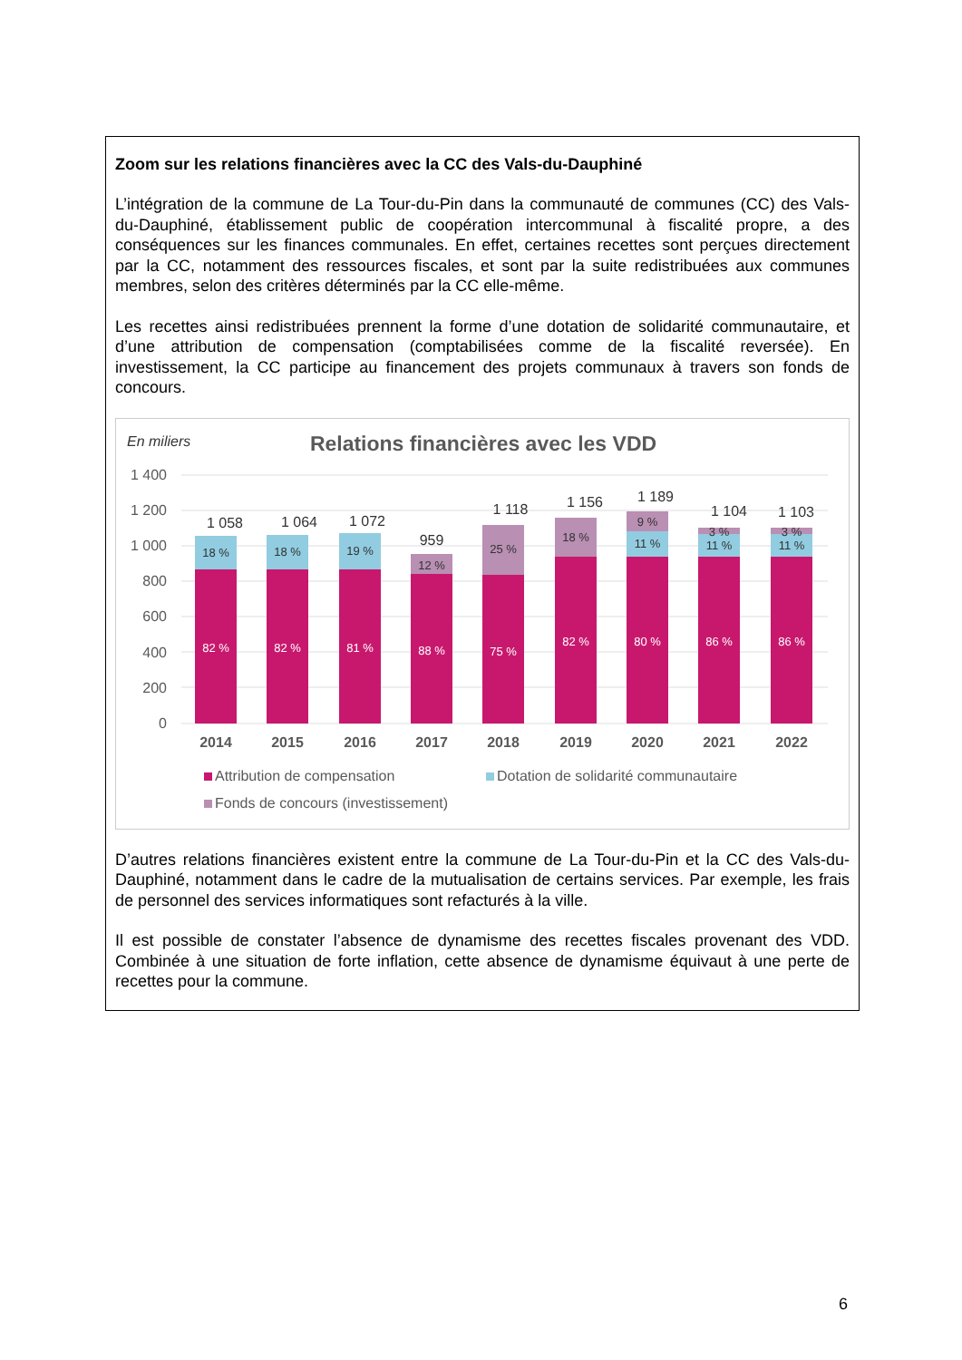Zoom sur les relations financières avec la CC des Vals-du-Dauphiné
L’intégration de la commune de La Tour-du-Pin dans la communauté de communes (CC) des Vals-du-Dauphiné, établissement public de coopération intercommunal à fiscalité propre, a des conséquences sur les finances communales. En effet, certaines recettes sont perçues directement par la CC, notamment des ressources fiscales, et sont par la suite redistribuées aux communes membres, selon des critères déterminés par la CC elle-même.
Les recettes ainsi redistribuées prennent la forme d’une dotation de solidarité communautaire, et d’une attribution de compensation (comptabilisées comme de la fiscalité reversée). En investissement, la CC participe au financement des projets communaux à travers son fonds de concours.
En miliers
Relations financières avec les VDD
1 400
1 200
1 000
800
600
400
200
0
82 %
82 %
81 %
88 %
75 %
82 %
80 %
86 %
86 %
18 %
18 %
19 %
12 %
25 %
18 %
9 %
11 %
3 %
11 %
3 %
11 %
1 058
1 064
1 072
959
1 118
1 156
1 189
1 104
1 103
2014
2015
2016
2017
2018
2019
2020
2021
2022
Attribution de compensation
Dotation de solidarité communautaire
Fonds de concours (investissement)
D’autres relations financières existent entre la commune de La Tour-du-Pin et la CC des Vals-du-Dauphiné, notamment dans le cadre de la mutualisation de certains services. Par exemple, les frais de personnel des services informatiques sont refacturés à la ville.
Il est possible de constater l’absence de dynamisme des recettes fiscales provenant des VDD. Combinée à une situation de forte inflation, cette absence de dynamisme équivaut à une perte de recettes pour la commune.
6